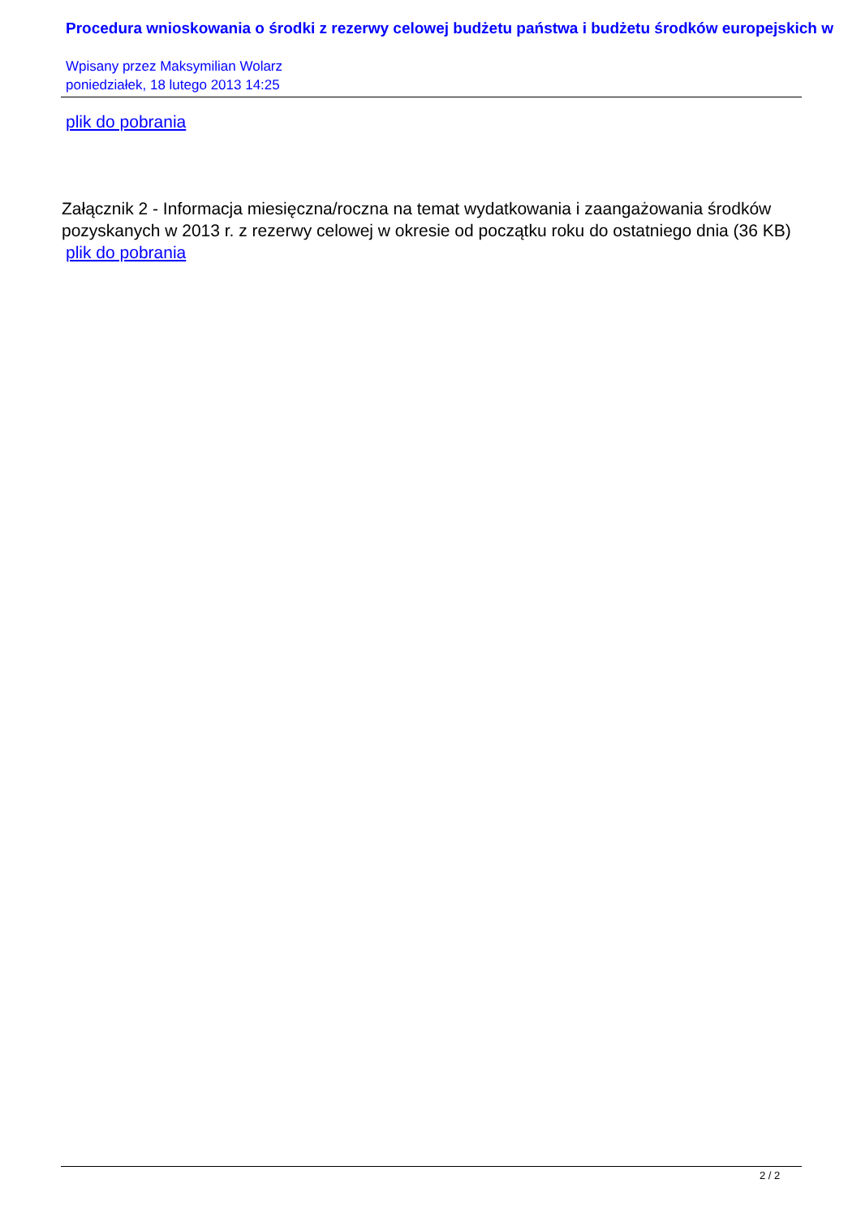Procedura wnioskowania o środki z rezerwy celowej budżetu państwa i budżetu środków europejskich w
Wpisany przez Maksymilian Wolarz
poniedziałek, 18 lutego 2013 14:25
plik do pobrania
Załącznik 2 - Informacja miesięczna/roczna na temat wydatkowania i zaangażowania środków pozyskanych w 2013 r. z rezerwy celowej w okresie od początku roku do ostatniego dnia (36 KB)
plik do pobrania
2 / 2